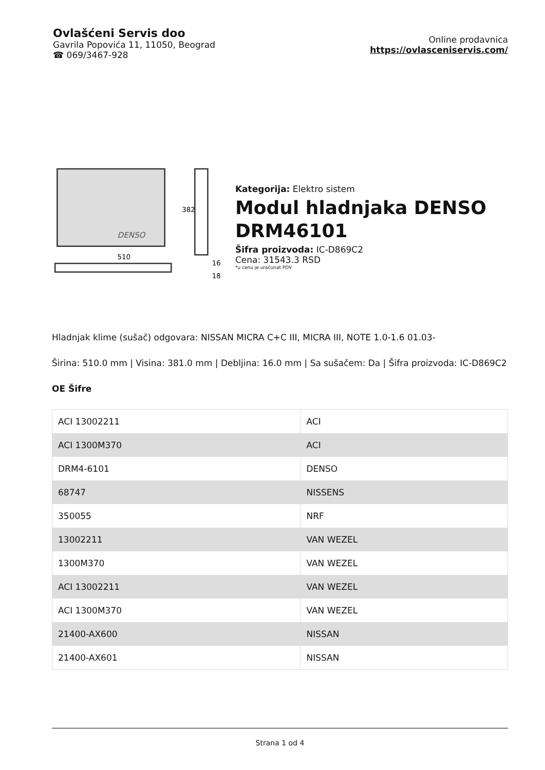Ovlašćeni Servis doo
Gavrila Popovića 11, 11050, Beograd
☎ 069/3467-928
Online prodavnica
https://ovlasceniservis.com/
510
382
16
18
DENSO
Kategorija: Elektro sistem
Modul hladnjaka DENSO DRM46101
Šifra proizvoda: IC-D869C2
Cena: 31543.3 RSD
*u cenu je uračunat PDV
Hladnjak klime (sušač) odgovara: NISSAN MICRA C+C III, MICRA III, NOTE 1.0-1.6 01.03-
Širina: 510.0 mm | Visina: 381.0 mm | Debljina: 16.0 mm | Sa sušačem: Da | Šifra proizvoda: IC-D869C2
OE Šifre
| ACI 13002211 | ACI |
| ACI 1300M370 | ACI |
| DRM4-6101 | DENSO |
| 68747 | NISSENS |
| 350055 | NRF |
| 13002211 | VAN WEZEL |
| 1300M370 | VAN WEZEL |
| ACI 13002211 | VAN WEZEL |
| ACI 1300M370 | VAN WEZEL |
| 21400-AX600 | NISSAN |
| 21400-AX601 | NISSAN |
Strana 1 od 4